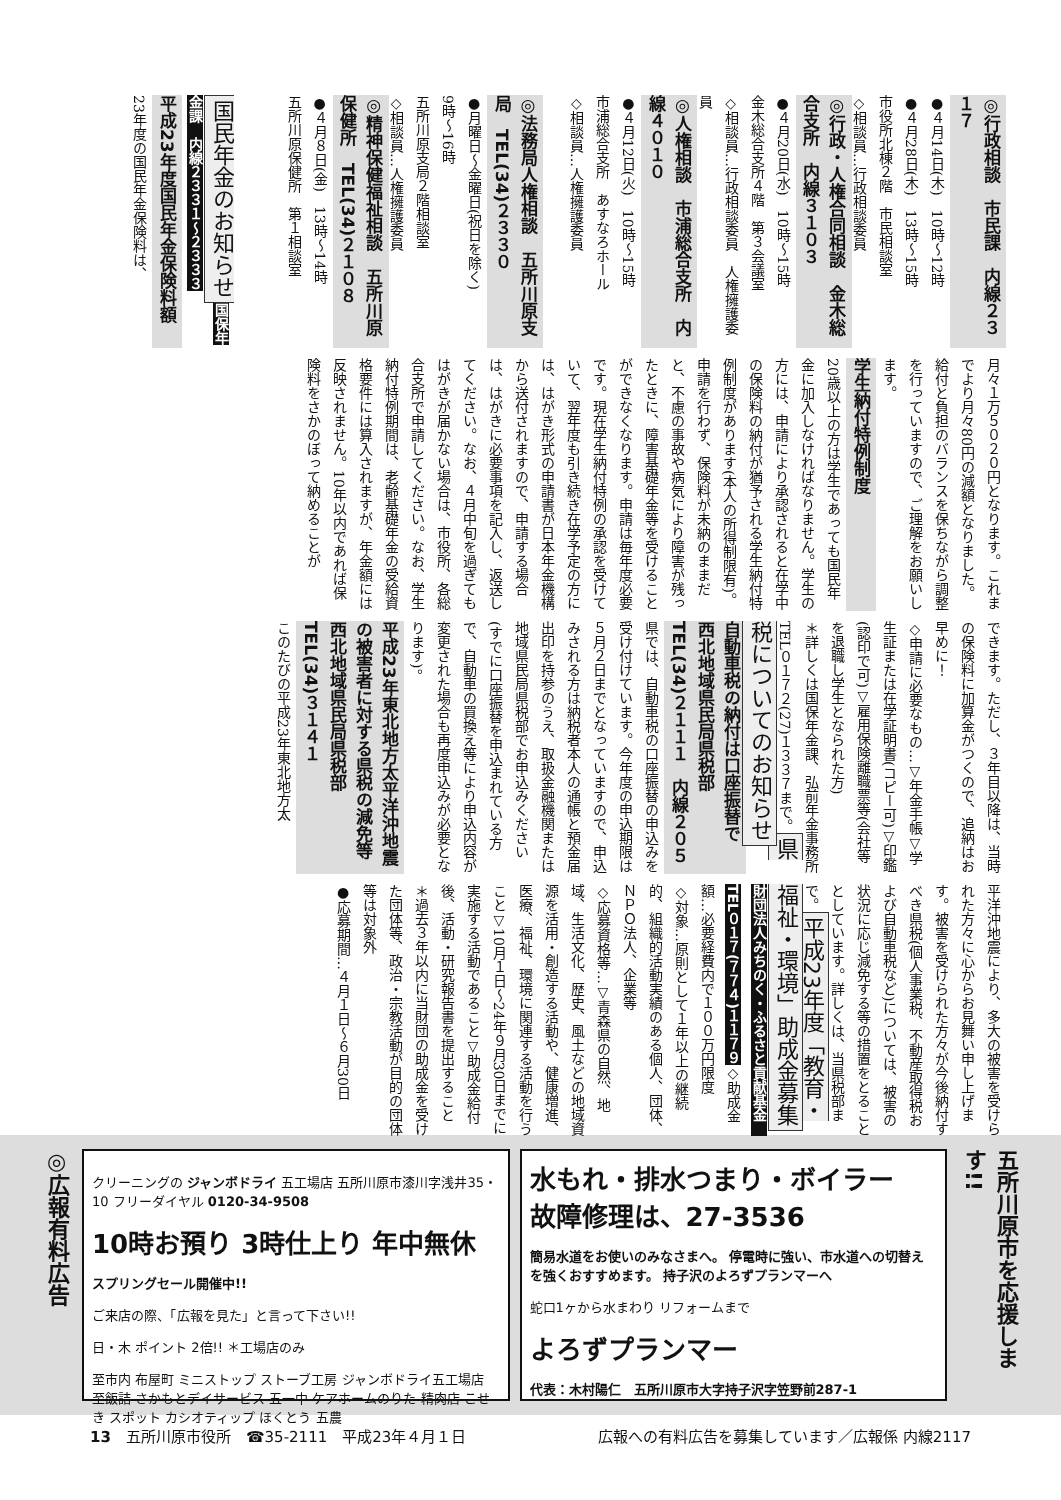◎行政相談　市民課　内線２３１７
●４月14日(木)　10時～12時
●４月28日(木)　13時～15時
市役所北棟２階　市民相談室
◇相談員…行政相談委員
◎行政・人権合同相談　金木総合支所　内線３１０３
●４月20日(水)　10時～15時
金木総合支所４階　第３会議室
◇相談員…行政相談委員　人権擁護委員
◎人権相談　市浦総合支所　内線４０１０
●４月12日(火)　10時～15時
市浦総合支所　あすなろホール
◇相談員…人権擁護委員
◎法務局人権相談　五所川原支局　TEL(34)２３３０
●月曜日～金曜日(祝日を除く)
9時～16時
五所川原支局２階相談室
◇相談員…人権擁護委員
◎精神保健福祉相談　五所川原保健所　TEL(34)２１０８
●４月８日(金)　13時～14時
五所川原保健所　第１相談室
国民年金のお知らせ 国保年金課　内線２３３１～２３３３
平成23年度国民年金保険料額
23年度の国民年金保険料は、
月々１万５０２０円となります。これまでより月々80円の減額となりました。給付と負担のバランスを保ちながら調整を行っていますので、ご理解をお願いします。
学生納付特例制度
20歳以上の方は学生であっても国民年金に加入しなければなりません。学生の方には、申請により承認されると在学中の保険料の納付が猶予される学生納付特例制度があります(本人の所得制限有)。申請を行わず、保険料が未納のままだと、不慮の事故や病気により障害が残ったときに、障害基礎年金等を受けることができなくなります。申請は毎年度必要です。現在学生納付特例の承認を受けていて、翌年度も引き続き在学予定の方には、はがき形式の申請書が日本年金機構から送付されますので、申請する場合は、はがきに必要事項を記入し、返送してください。なお、４月中旬を過ぎてもはがきが届かない場合は、市役所、各総合支所で申請してください。なお、学生納付特例期間は、老齢基礎年金の受給資格要件には算入されますが、年金額には反映されません。10年以内であれば保険料をさかのぼって納めることが
できます。ただし、３年目以降は、当時の保険料に加算金がつくので、追納はお早めに！
◇申請に必要なもの…▽年金手帳▽学生証または在学証明書(コピー可)▽印鑑(認印で可)▽雇用保険離職票等(会社等を退職し学生となられた方)
＊詳しくは国保年金課、弘前年金事務所TEL０１７２(27)１３３７まで。 県税についてのお知らせ
自動車税の納付は口座振替で　西北地域県民局県税部　TEL(34)２１１１　内線２０５
県では、自動車税の口座振替の申込みを受け付けています。今年度の申込期限は５月２日までとなっていますので、申込みされる方は納税者本人の通帳と預金届出印を持参のうえ、取扱金融機関または地域県民局県税部でお申込みください(すでに口座振替を申込まれている方で、自動車の買換え等により申込内容が変更された場合も再度申込みが必要となります)。
平成23年東北地方太平洋沖地震の被害者に対する県税の減免等　西北地域県民局県税部　TEL(34)３１４１
このたびの平成23年東北地方太
平洋沖地震により、多大の被害を受けられた方々に心からお見舞い申し上げます。被害を受けられた方々が今後納付すべき県税(個人事業税、不動産取得税および自動車税など)については、被害の状況に応じ減免する等の措置をとることとしています。詳しくは、当県税部まで。 平成23年度「教育・福祉・環境」助成金募集 財団法人みちのく・ふるさと貢献基金　TEL０１７(７７４)１１７９ ◇助成金額…必要経費内で１００万円限度
◇対象…原則として１年以上の継続的、組織的活動実績のある個人、団体、ＮＰＯ法人、企業等
◇応募資格等…▽青森県の自然、地域、生活文化、歴史、風土などの地域資源を活用・創造する活動や、健康増進、医療、福祉、環境に関連する活動を行うこと▽10月１日～24年９月30日までに実施する活動であること▽助成金給付後、活動・研究報告書を提出すること
＊過去３年以内に当財団の助成金を受けた団体等、政治・宗教活動が目的の団体等は対象外
●応募期間…４月１日～６月30日
五所川原市を応援します!!
水もれ・排水つまり・ボイラー
故障修理は、27-3536
簡易水道をお使いのみなさまへ。 停電時に強い、市水道への切替えを強くおすすめます。 持子沢のよろずプランマーへ
蛇口1ヶから水まわり リフォームまで
よろずプランマー
代表：木村陽仁　五所川原市大字持子沢字笠野前287-1
クリーニングの ジャンボドライ 五工場店 五所川原市漆川字浅井35・10 フリーダイヤル 0120-34-9508
10時お預り 3時仕上り 年中無休
スプリングセール開催中!!
ご来店の際、「広報を見た」と言って下さい!!
日・木 ポイント 2倍!! ＊工場店のみ
至市内 布屋町 ミニストップ ストーブ工房 ジャンボドライ五工場店 至飯詰 さかもとデイサービス 五一中 ケアホームのりた 精肉店 こせき スポット カシオティップ ほくとう 五農
◎広報有料広告
13　五所川原市役所　☎35-2111　平成23年４月１日 広報への有料広告を募集しています／広報係 内線2117